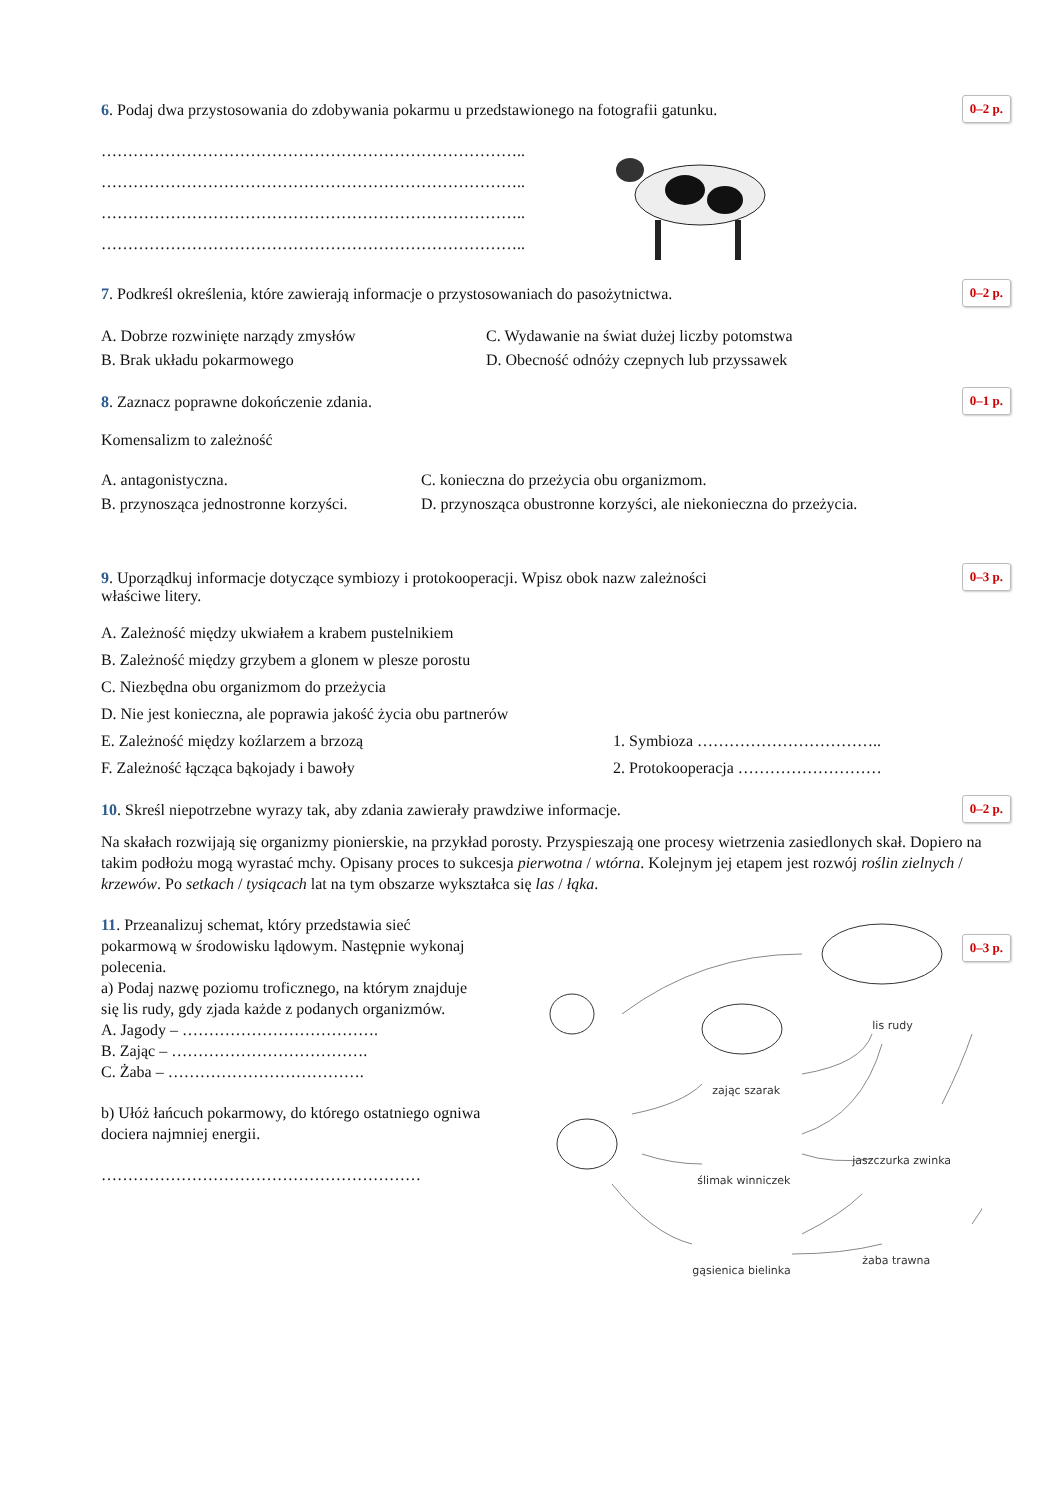6. Podaj dwa przystosowania do zdobywania pokarmu u przedstawionego na fotografii gatunku.
0–2 p.
……………………………………………………………………..
……………………………………………………………………..
……………………………………………………………………..
……………………………………………………………………..
7. Podkreśl określenia, które zawierają informacje o przystosowaniach do pasożytnictwa.
0–2 p.
A. Dobrze rozwinięte narządy zmysłów C. Wydawanie na świat dużej liczby potomstwa B. Brak układu pokarmowego D. Obecność odnóży czepnych lub przyssawek
8. Zaznacz poprawne dokończenie zdania.
0–1 p.
Komensalizm to zależność
A. antagonistyczna. C. konieczna do przeżycia obu organizmom. B. przynosząca jednostronne korzyści. D. przynosząca obustronne korzyści, ale niekonieczna do przeżycia.
9. Uporządkuj informacje dotyczące symbiozy i protokooperacji. Wpisz obok nazw zależności
właściwe litery.
0–3 p.
A. Zależność między ukwiałem a krabem pustelnikiem
B. Zależność między grzybem a glonem w plesze porostu
C. Niezbędna obu organizmom do przeżycia
D. Nie jest konieczna, ale poprawia jakość życia obu partnerów
E. Zależność między koźlarzem a brzozą 1. Symbioza …………………………….. F. Zależność łącząca bąkojady i bawoły 2. Protokooperacja ………………………
10. Skreśl niepotrzebne wyrazy tak, aby zdania zawierały prawdziwe informacje.
0–2 p.
Na skałach rozwijają się organizmy pionierskie, na przykład porosty. Przyspieszają one procesy wietrzenia zasiedlonych skał. Dopiero na takim podłożu mogą wyrastać mchy. Opisany proces to sukcesja pierwotna / wtórna. Kolejnym jej etapem jest rozwój roślin zielnych / krzewów. Po setkach / tysiącach lat na tym obszarze wykształca się las / łąka.
11. Przeanalizuj schemat, który przedstawia sieć pokarmową w środowisku lądowym. Następnie wykonaj polecenia.
a) Podaj nazwę poziomu troficznego, na którym znajduje się lis rudy, gdy zjada każde z podanych organizmów.
A. Jagody – ……………………………….
B. Zając – ……………………………….
C. Żaba – ……………………………….
b) Ułóż łańcuch pokarmowy, do którego ostatniego ogniwa dociera najmniej energii.
……………………………………………………
lis rudy
zając szarak
ślimak winniczek
jaszczurka zwinka
żaba trawna
gąsienica bielinka
0–3 p.